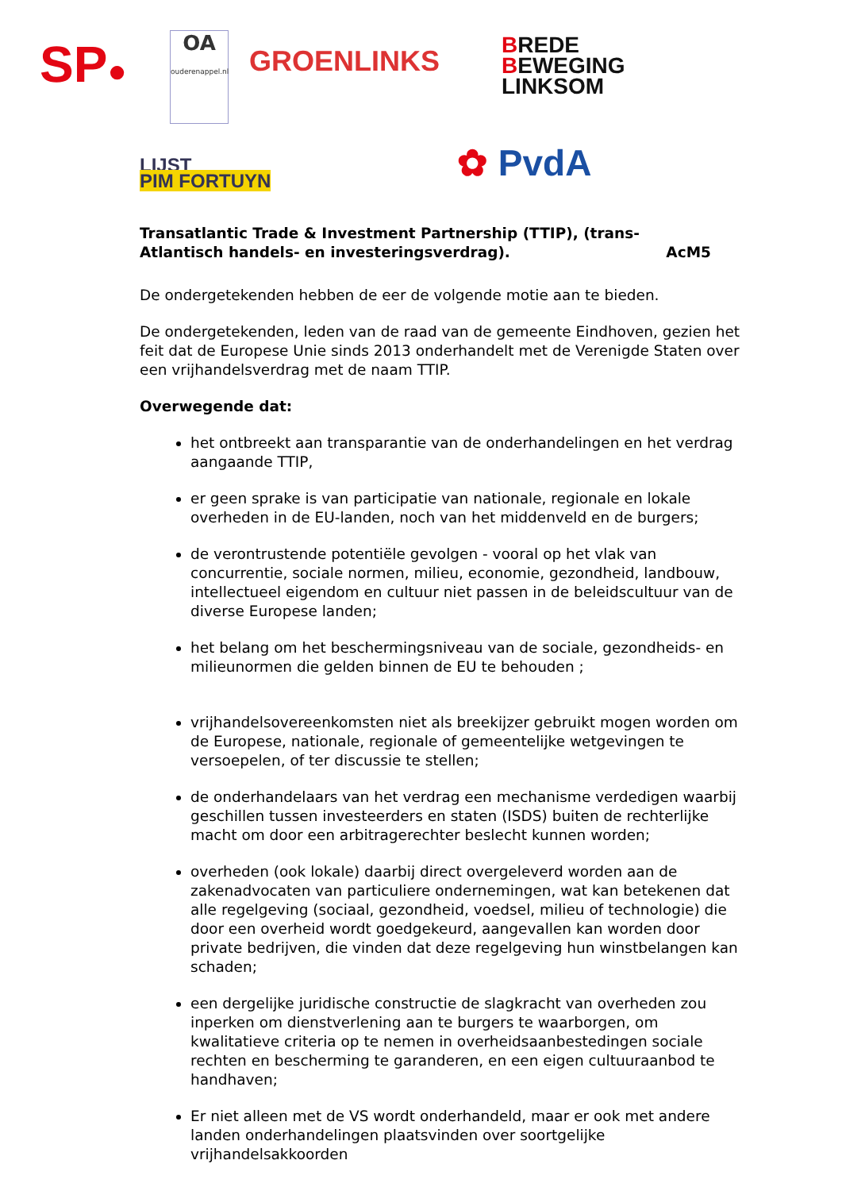SP●
OA
ouderenappel.nl
GROENLINKS
BREDE
BEWEGING
LINKSOM
LIJST
PIM FORTUYN
✿ PvdA
Transatlantic Trade & Investment Partnership (TTIP), (trans-
Atlantisch handels- en investeringsverdrag). AcM5
De ondergetekenden hebben de eer de volgende motie aan te bieden.
De ondergetekenden, leden van de raad van de gemeente Eindhoven, gezien het feit dat de Europese Unie sinds 2013 onderhandelt met de Verenigde Staten over een vrijhandelsverdrag met de naam TTIP.
Overwegende dat:
het ontbreekt aan transparantie van de onderhandelingen en het verdrag aangaande TTIP,
er geen sprake is van participatie van nationale, regionale en lokale overheden in de EU-landen, noch van het middenveld en de burgers;
de verontrustende potentiële gevolgen - vooral op het vlak van concurrentie, sociale normen, milieu, economie, gezondheid, landbouw, intellectueel eigendom en cultuur niet passen in de beleidscultuur van de diverse Europese landen;
het belang om het beschermingsniveau van de sociale, gezondheids- en milieunormen die gelden binnen de EU te behouden ;
vrijhandelsovereenkomsten niet als breekijzer gebruikt mogen worden om de Europese, nationale, regionale of gemeentelijke wetgevingen te versoepelen, of ter discussie te stellen;
de onderhandelaars van het verdrag een mechanisme verdedigen waarbij geschillen tussen investeerders en staten (ISDS) buiten de rechterlijke macht om door een arbitragerechter beslecht kunnen worden;
overheden (ook lokale) daarbij direct overgeleverd worden aan de zakenadvocaten van particuliere ondernemingen, wat kan betekenen dat alle regelgeving (sociaal, gezondheid, voedsel, milieu of technologie) die door een overheid wordt goedgekeurd, aangevallen kan worden door private bedrijven, die vinden dat deze regelgeving hun winstbelangen kan schaden;
een dergelijke juridische constructie de slagkracht van overheden zou inperken om dienstverlening aan te burgers te waarborgen, om kwalitatieve criteria op te nemen in overheidsaanbestedingen sociale rechten en bescherming te garanderen, en een eigen cultuuraanbod te handhaven;
Er niet alleen met de VS wordt onderhandeld, maar er ook met andere landen onderhandelingen plaatsvinden over soortgelijke vrijhandelsakkoorden